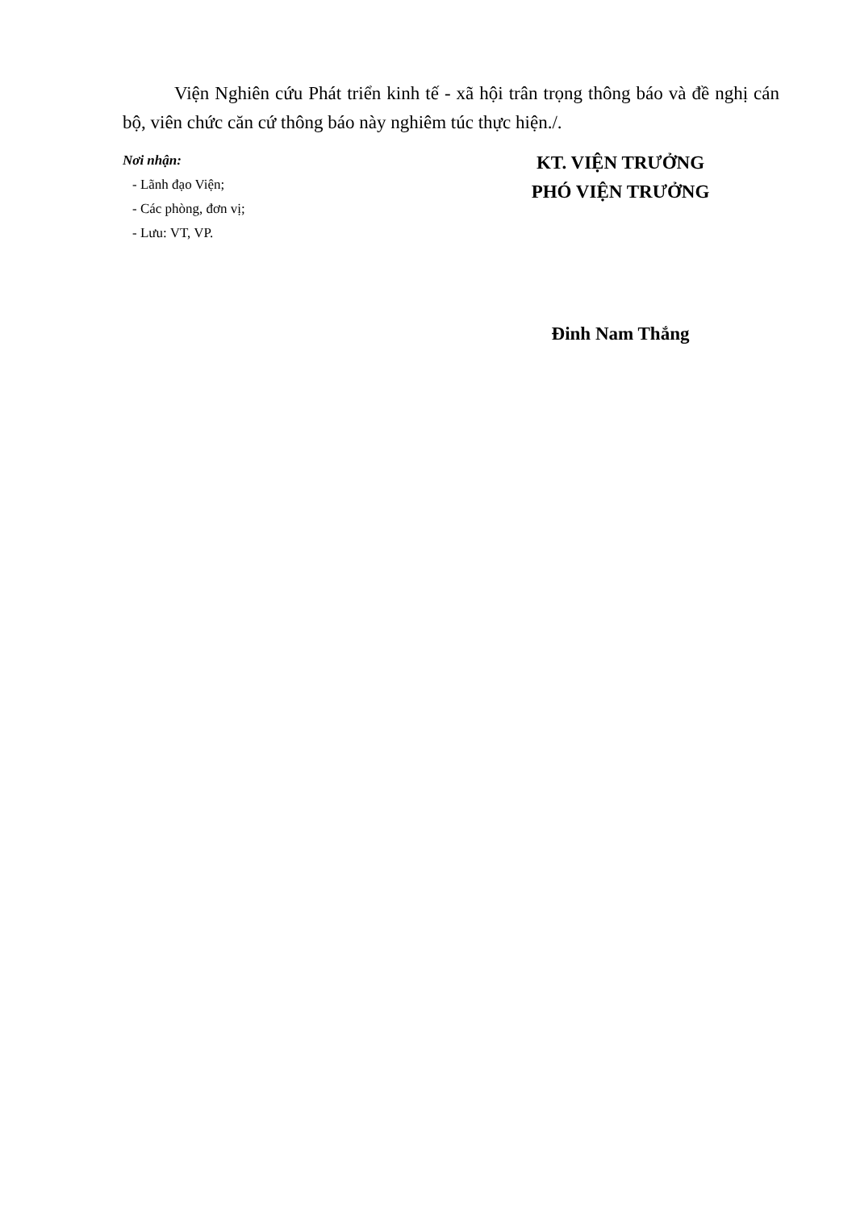Viện Nghiên cứu Phát triển kinh tế - xã hội trân trọng thông báo và đề nghị cán bộ, viên chức căn cứ thông báo này nghiêm túc thực hiện./.
Nơi nhận:
- Lãnh đạo Viện;
- Các phòng, đơn vị;
- Lưu: VT, VP.
KT. VIỆN TRƯỞNG
PHÓ VIỆN TRƯỞNG
Đinh Nam Thắng